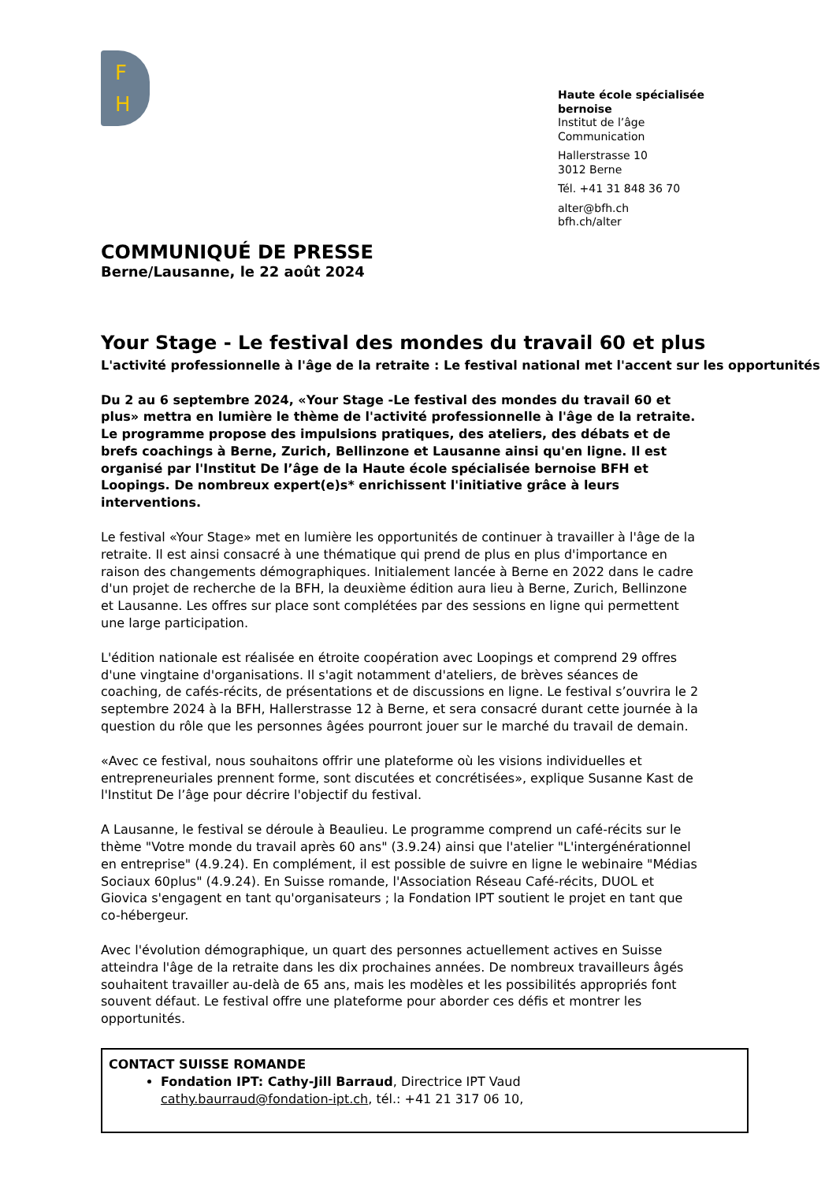F
H
Haute école spécialisée bernoise
Institut de l’âge
Communication
Hallerstrasse 10
3012 Berne
Tél. +41 31 848 36 70
alter@bfh.ch
bfh.ch/alter
COMMUNIQUÉ DE PRESSE
Berne/Lausanne, le 22 août 2024
Your Stage - Le festival des mondes du travail 60 et plus
L'activité professionnelle à l'âge de la retraite : Le festival national met l'accent sur les opportunités
Du 2 au 6 septembre 2024, «Your Stage -Le festival des mondes du travail 60 et plus» mettra en lumière le thème de l'activité professionnelle à l'âge de la retraite. Le programme propose des impulsions pratiques, des ateliers, des débats et de brefs coachings à Berne, Zurich, Bellinzone et Lausanne ainsi qu'en ligne. Il est organisé par l'Institut De l’âge de la Haute école spécialisée bernoise BFH et Loopings. De nombreux expert(e)s* enrichissent l'initiative grâce à leurs interventions.
Le festival «Your Stage» met en lumière les opportunités de continuer à travailler à l'âge de la retraite. Il est ainsi consacré à une thématique qui prend de plus en plus d'importance en raison des changements démographiques. Initialement lancée à Berne en 2022 dans le cadre d'un projet de recherche de la BFH, la deuxième édition aura lieu à Berne, Zurich, Bellinzone et Lausanne. Les offres sur place sont complétées par des sessions en ligne qui permettent une large participation.
L'édition nationale est réalisée en étroite coopération avec Loopings et comprend 29 offres d'une vingtaine d'organisations. Il s'agit notamment d'ateliers, de brèves séances de coaching, de cafés-récits, de présentations et de discussions en ligne. Le festival s’ouvrira le 2 septembre 2024 à la BFH, Hallerstrasse 12 à Berne, et sera consacré durant cette journée à la question du rôle que les personnes âgées pourront jouer sur le marché du travail de demain.
«Avec ce festival, nous souhaitons offrir une plateforme où les visions individuelles et entrepreneuriales prennent forme, sont discutées et concrétisées», explique Susanne Kast de l'Institut De l’âge pour décrire l'objectif du festival.
A Lausanne, le festival se déroule à Beaulieu. Le programme comprend un café-récits sur le thème "Votre monde du travail après 60 ans" (3.9.24) ainsi que l'atelier "L'intergénérationnel en entreprise" (4.9.24). En complément, il est possible de suivre en ligne le webinaire "Médias Sociaux 60plus" (4.9.24). En Suisse romande, l'Association Réseau Café-récits, DUOL et Giovica s'engagent en tant qu'organisateurs ; la Fondation IPT soutient le projet en tant que co-hébergeur.
Avec l'évolution démographique, un quart des personnes actuellement actives en Suisse atteindra l'âge de la retraite dans les dix prochaines années. De nombreux travailleurs âgés souhaitent travailler au-delà de 65 ans, mais les modèles et les possibilités appropriés font souvent défaut. Le festival offre une plateforme pour aborder ces défis et montrer les opportunités.
CONTACT SUISSE ROMANDE
Fondation IPT: Cathy-Jill Barraud, Directrice IPT Vaud
cathy.baurraud@fondation-ipt.ch, tél.: +41 21 317 06 10,